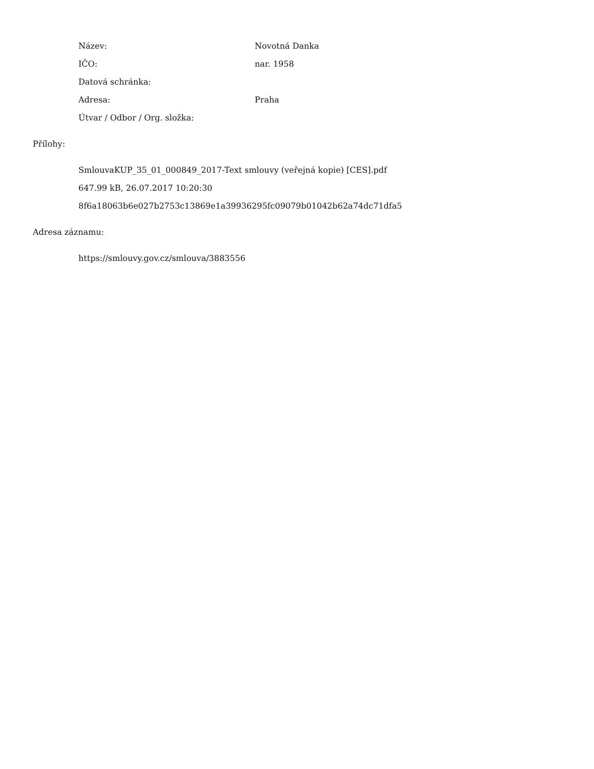Název: Novotná Danka
IČO: nar. 1958
Datová schránka:
Adresa: Praha
Útvar / Odbor / Org. složka:
Přílohy:
SmlouvaKUP_35_01_000849_2017-Text smlouvy (veřejná kopie) [CES].pdf
647.99 kB, 26.07.2017 10:20:30
8f6a18063b6e027b2753c13869e1a39936295fc09079b01042b62a74dc71dfa5
Adresa záznamu:
https://smlouvy.gov.cz/smlouva/3883556